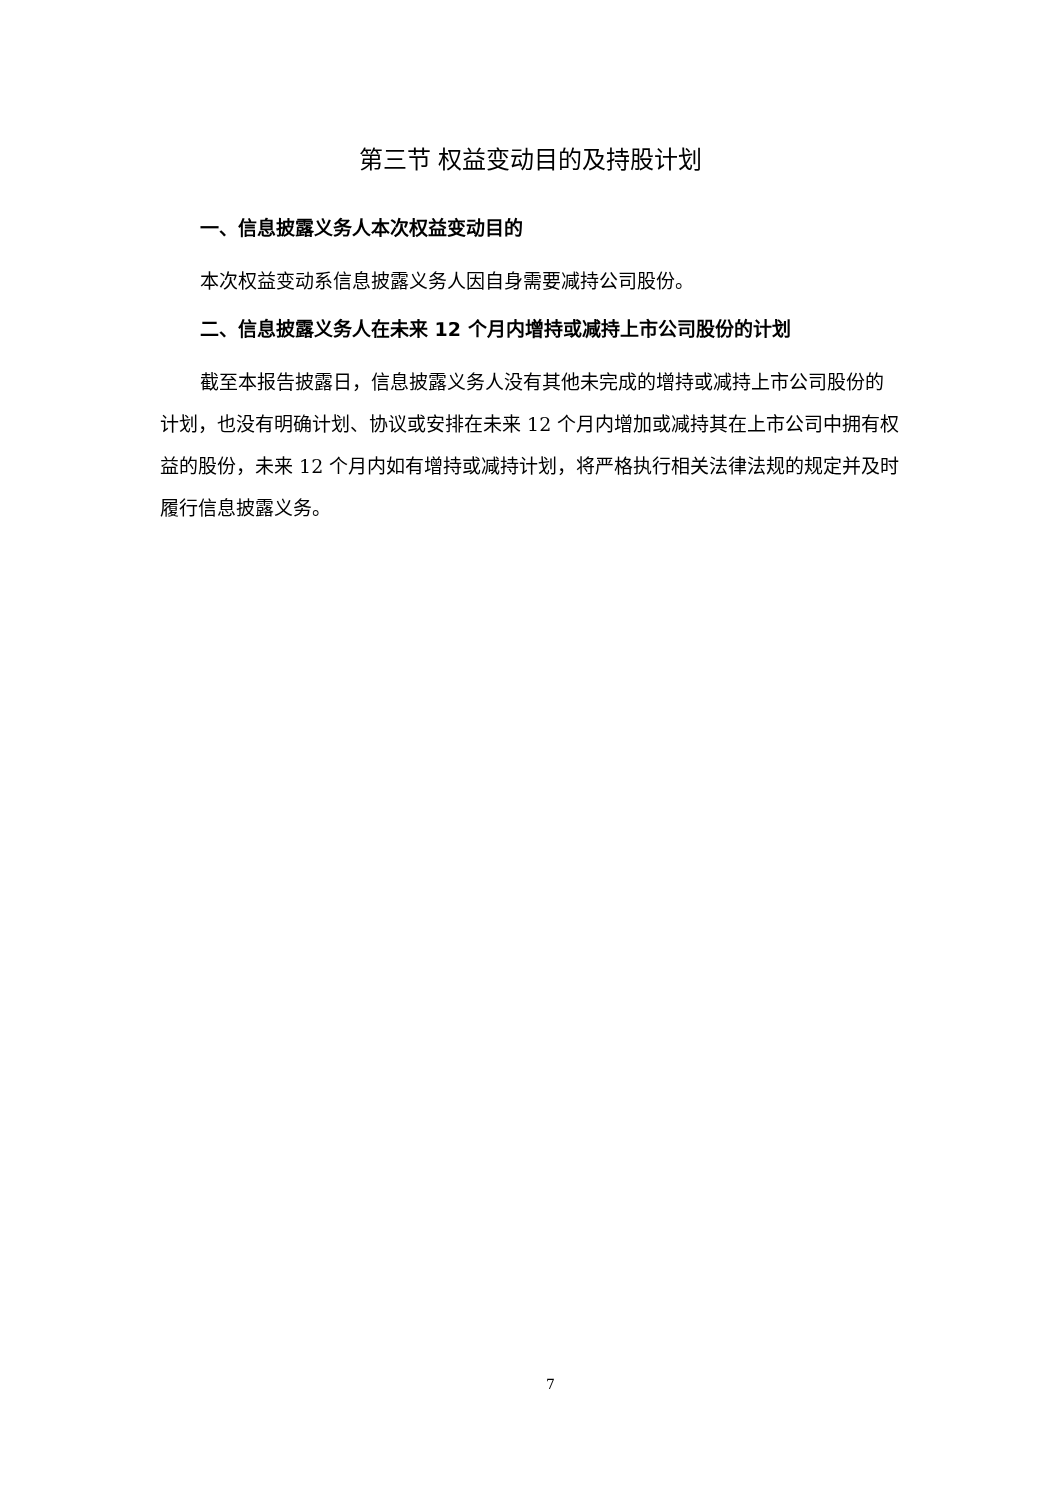第三节 权益变动目的及持股计划
一、信息披露义务人本次权益变动目的
本次权益变动系信息披露义务人因自身需要减持公司股份。
二、信息披露义务人在未来 12 个月内增持或减持上市公司股份的计划
截至本报告披露日，信息披露义务人没有其他未完成的增持或减持上市公司股份的计划，也没有明确计划、协议或安排在未来 12 个月内增加或减持其在上市公司中拥有权益的股份，未来 12 个月内如有增持或减持计划，将严格执行相关法律法规的规定并及时履行信息披露义务。
7